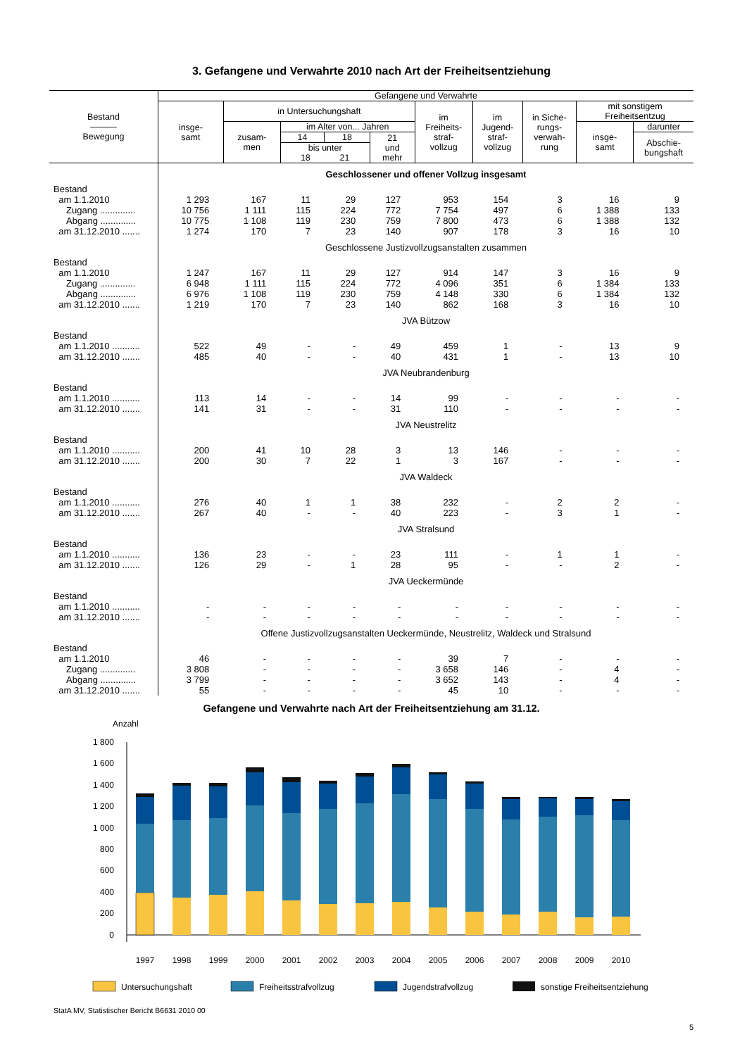3. Gefangene und Verwahrte 2010 nach Art der Freiheitsentziehung
| Bestand ——— Bewegung | Gefangene und Verwahrte | | | | | | | | | |
| --- | --- | --- | --- | --- | --- | --- | --- | --- | --- | --- |
| | insge- samt | in Untersuchungshaft | | | | im Freiheits- straf- vollzug | im Jugend- straf- vollzug | in Siche- rungs- verwah- rung | mit sonstigem Freiheitsentzug | |
| | | zusam- men | im Alter von... Jahren | | | | | | insge- samt | darunter |
| | | | 14 | 18 | 21 und mehr | | | | | Abschie- bungshaft |
| | | | bis unter 18 21 | | | | | | | |
| | Geschlossener und offener Vollzug insgesamt | | | | | | | | | |
| Bestand | | | | | | | | | | |
| am 1.1.2010 | 1 293 | 167 | 11 | 29 | 127 | 953 | 154 | 3 | 16 | 9 |
| Zugang .............. | 10 756 | 1 111 | 115 | 224 | 772 | 7 754 | 497 | 6 | 1 388 | 133 |
| Abgang .............. | 10 775 | 1 108 | 119 | 230 | 759 | 7 800 | 473 | 6 | 1 388 | 132 |
| am 31.12.2010 ....... | 1 274 | 170 | 7 | 23 | 140 | 907 | 178 | 3 | 16 | 10 |
| | Geschlossene Justizvollzugsanstalten zusammen | | | | | | | | | |
| Bestand | | | | | | | | | | |
| am 1.1.2010 | 1 247 | 167 | 11 | 29 | 127 | 914 | 147 | 3 | 16 | 9 |
| Zugang .............. | 6 948 | 1 111 | 115 | 224 | 772 | 4 096 | 351 | 6 | 1 384 | 133 |
| Abgang .............. | 6 976 | 1 108 | 119 | 230 | 759 | 4 148 | 330 | 6 | 1 384 | 132 |
| am 31.12.2010 ....... | 1 219 | 170 | 7 | 23 | 140 | 862 | 168 | 3 | 16 | 10 |
| | JVA Bützow | | | | | | | | | |
| Bestand | | | | | | | | | | |
| am 1.1.2010 ........... | 522 | 49 | - | - | 49 | 459 | 1 | - | 13 | 9 |
| am 31.12.2010 ....... | 485 | 40 | - | - | 40 | 431 | 1 | - | 13 | 10 |
| | JVA Neubrandenburg | | | | | | | | | |
| Bestand | | | | | | | | | | |
| am 1.1.2010 ........... | 113 | 14 | - | - | 14 | 99 | - | - | - | - |
| am 31.12.2010 ....... | 141 | 31 | - | - | 31 | 110 | - | - | - | - |
| | JVA Neustrelitz | | | | | | | | | |
| Bestand | | | | | | | | | | |
| am 1.1.2010 ........... | 200 | 41 | 10 | 28 | 3 | 13 | 146 | - | - | - |
| am 31.12.2010 ....... | 200 | 30 | 7 | 22 | 1 | 3 | 167 | - | - | - |
| | JVA Waldeck | | | | | | | | | |
| Bestand | | | | | | | | | | |
| am 1.1.2010 ........... | 276 | 40 | 1 | 1 | 38 | 232 | - | 2 | 2 | - |
| am 31.12.2010 ....... | 267 | 40 | - | - | 40 | 223 | - | 3 | 1 | - |
| | JVA Stralsund | | | | | | | | | |
| Bestand | | | | | | | | | | |
| am 1.1.2010 ........... | 136 | 23 | - | - | 23 | 111 | - | 1 | 1 | - |
| am 31.12.2010 ....... | 126 | 29 | - | 1 | 28 | 95 | - | - | 2 | - |
| | JVA Ueckermünde | | | | | | | | | |
| Bestand | | | | | | | | | | |
| am 1.1.2010 ........... | - | - | - | - | - | - | - | - | - | - |
| am 31.12.2010 ....... | - | - | - | - | - | - | - | - | - | - |
| | Offene Justizvollzugsanstalten Ueckermünde, Neustrelitz, Waldeck und Stralsund | | | | | | | | | |
| Bestand | | | | | | | | | | |
| am 1.1.2010 | 46 | - | - | - | - | 39 | 7 | - | - | - |
| Zugang .............. | 3 808 | - | - | - | - | 3 658 | 146 | - | 4 | - |
| Abgang .............. | 3 799 | - | - | - | - | 3 652 | 143 | - | 4 | - |
| am 31.12.2010 ....... | 55 | - | - | - | - | 45 | 10 | - | - | - |
Gefangene und Verwahrte nach Art der Freiheitsentziehung am 31.12.
Anzahl
1 800
1 600
1 400
1 200
1 000
800
600
400
200
0
1997
1998
1999
2000
2001
2002
2003
2004
2005
2006
2007
2008
2009
2010
Untersuchungshaft
Freiheitsstrafvollzug
Jugendstrafvollzug
sonstige Freiheitsentziehung
StatA MV, Statistischer Bericht B6631 2010 00
5